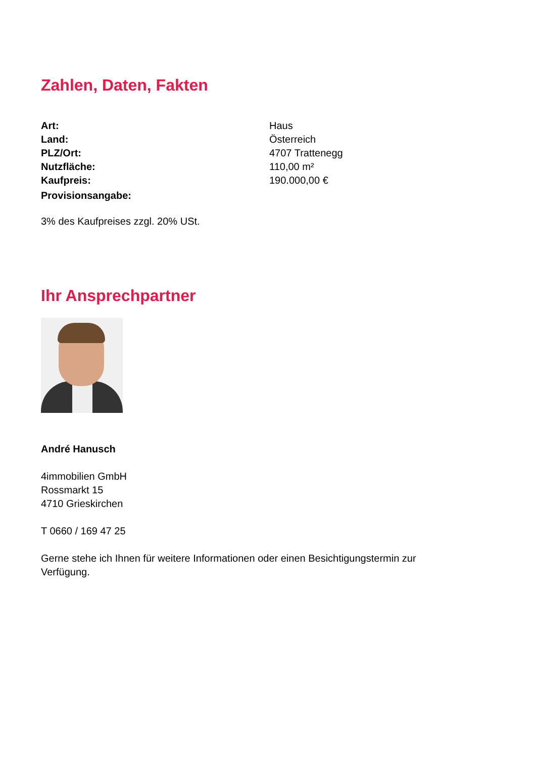Zahlen, Daten, Fakten
| Art: | Haus |
| Land: | Österreich |
| PLZ/Ort: | 4707 Trattenegg |
| Nutzfläche: | 110,00 m² |
| Kaufpreis: | 190.000,00 € |
| Provisionsangabe: | |
3% des Kaufpreises zzgl. 20% USt.
Ihr Ansprechpartner
André Hanusch
4immobilien GmbH
Rossmarkt 15
4710 Grieskirchen
T 0660 / 169 47 25
Gerne stehe ich Ihnen für weitere Informationen oder einen Besichtigungstermin zur Verfügung.